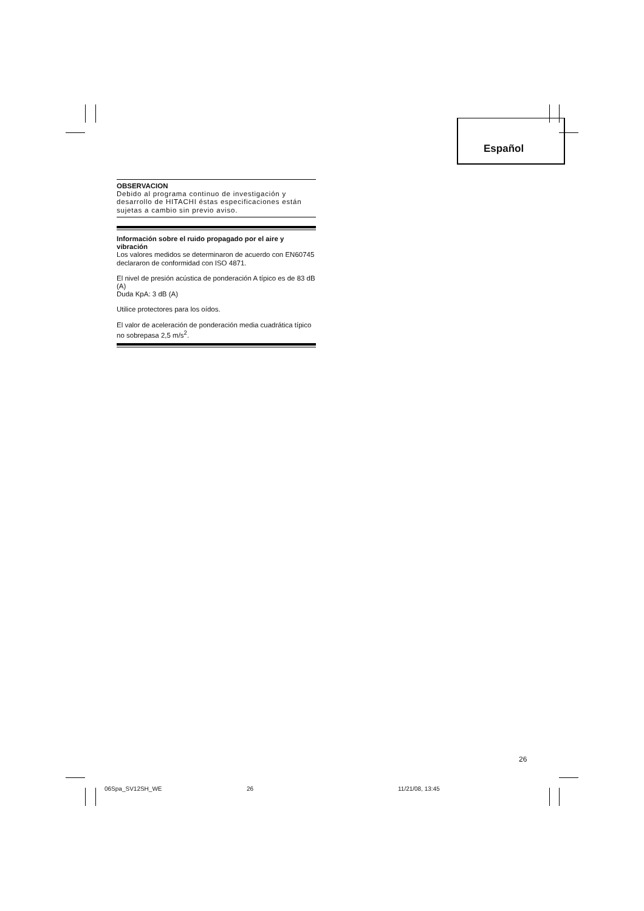Español
OBSERVACION
Debido al programa continuo de investigación y desarrollo de HITACHI éstas especificaciones están sujetas a cambio sin previo aviso.
Información sobre el ruido propagado por el aire y vibración
Los valores medidos se determinaron de acuerdo con EN60745 declararon de conformidad con ISO 4871.
El nivel de presión acústica de ponderación A típico es de 83 dB (A)
Duda KpA: 3 dB (A)
Utilice protectores para los oídos.
El valor de aceleración de ponderación media cuadrática típico no sobrepasa 2,5 m/s<sup>2</sup>.
26
06Spa_SV12SH_WE 26 11/21/08, 13:45